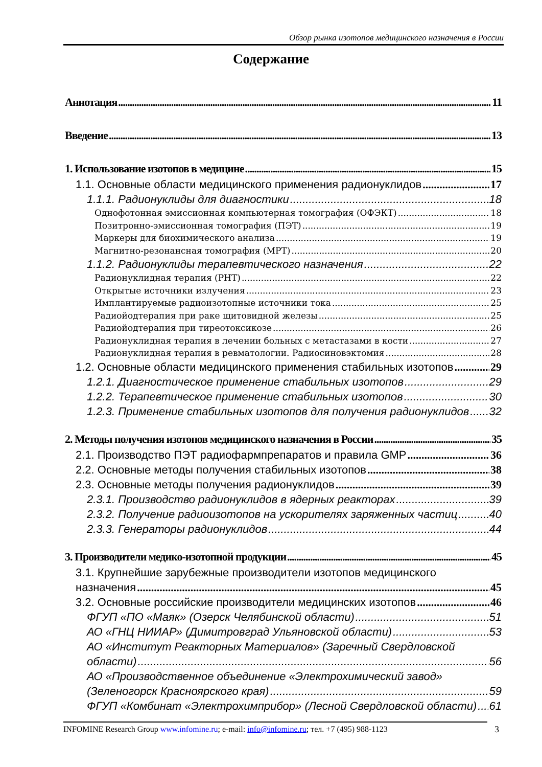Обзор рынка изотопов медицинского назначения в России
Содержание
Аннотация 11
Введение 13
1. Использование изотопов в медицине 15
1.1. Основные области медицинского применения радионуклидов 17
1.1.1. Радионуклиды для диагностики 18
Однофотонная эмиссионная компьютерная томография (ОФЭКТ) 18
Позитронно-эмиссионная томография (ПЭТ) 19
Маркеры для биохимического анализа 19
Магнитно-резонансная томография (МРТ) 20
1.1.2. Радионуклиды терапевтического назначения 22
Радионуклидная терапия (РНТ) 22
Открытые источники излучения 23
Имплантируемые радиоизотопные источники тока 25
Радиойодтерапия при раке щитовидной железы 25
Радиойодтерапия при тиреотоксикозе 26
Радионуклидная терапия в лечении больных с метастазами в кости 27
Радионуклидная терапия в ревматологии. Радиосиновэктомия 28
1.2. Основные области медицинского применения стабильных изотопов 29
1.2.1. Диагностическое применение стабильных изотопов 29
1.2.2. Терапевтическое применение стабильных изотопов 30
1.2.3. Применение стабильных изотопов для получения радионуклидов 32
2. Методы получения изотопов медицинского назначения в России 35
2.1. Производство ПЭТ радиофармпрепаратов и правила GMP 36
2.2. Основные методы получения стабильных изотопов 38
2.3. Основные методы получения радионуклидов 39
2.3.1. Производство радионуклидов в ядерных реакторах 39
2.3.2. Получение радиоизотопов на ускорителях заряженных частиц 40
2.3.3. Генераторы радионуклидов 44
3. Производители медико-изотопной продукции 45
3.1. Крупнейшие зарубежные производители изотопов медицинского
назначения 45
3.2. Основные российские производители медицинских изотопов 46
ФГУП «ПО «Маяк» (Озерск Челябинской области) 51
АО «ГНЦ НИИАР» (Димитровград Ульяновской области) 53
АО «Институт Реакторных Материалов» (Заречный Свердловской
области) 56
АО «Производственное объединение «Электрохимический завод»
(Зеленогорск Красноярского края) 59
ФГУП «Комбинат «Электрохимприбор» (Лесной Свердловской области) 61
INFOMINE Research Group www.infomine.ru; e-mail: info@infomine.ru; тел. +7 (495) 988-1123
3